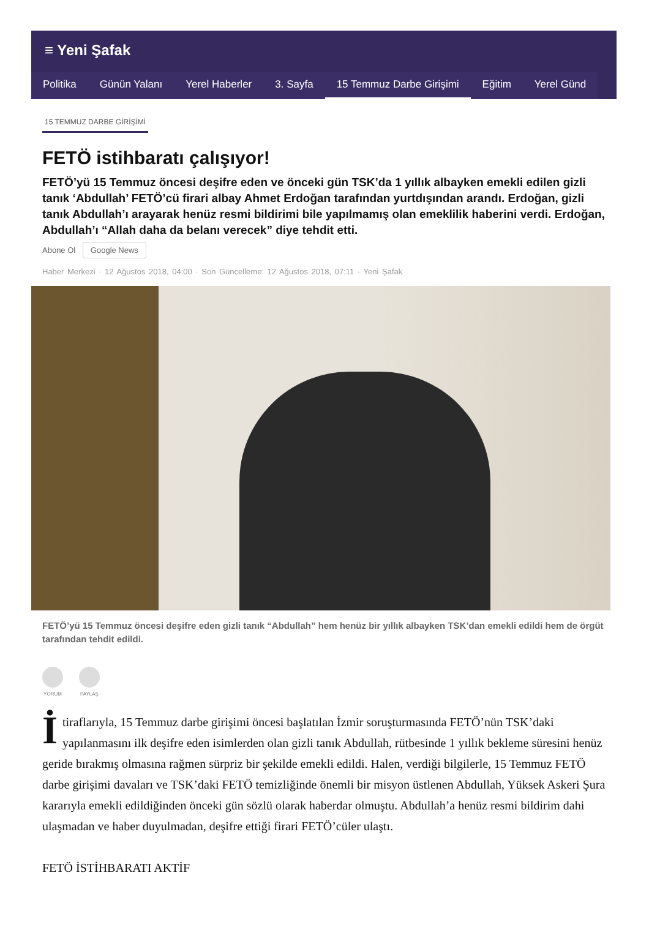≡ Yeni Şafak
Politika Günün Yalanı Yerel Haberler 3. Sayfa 15 Temmuz Darbe Girişimi Eğitim Yerel Günd
15 TEMMUZ DARBE GİRİŞİMİ
FETÖ istihbaratı çalışıyor!
FETÖ’yü 15 Temmuz öncesi deşifre eden ve önceki gün TSK’da 1 yıllık albayken emekli edilen gizli tanık ‘Abdullah’ FETÖ’cü firari albay Ahmet Erdoğan tarafından yurtdışından arandı. Erdoğan, gizli tanık Abdullah’ı arayarak henüz resmi bildirimi bile yapılmamış olan emeklilik haberini verdi. Erdoğan, Abdullah’ı “Allah daha da belanı verecek” diye tehdit etti.
Abone Ol Google News
Haber Merkezi · 12 Ağustos 2018, 04:00 · Son Güncelleme: 12 Ağustos 2018, 07:11 · Yeni Şafak
FETÖ’yü 15 Temmuz öncesi deşifre eden gizli tanık “Abdullah” hem henüz bir yıllık albayken TSK’dan emekli edildi hem de örgüt tarafından tehdit edildi.
YORUM PAYLAŞ
İtiraflarıyla, 15 Temmuz darbe girişimi öncesi başlatılan İzmir soruşturmasında FETÖ’nün TSK’daki yapılanmasını ilk deşifre eden isimlerden olan gizli tanık Abdullah, rütbesinde 1 yıllık bekleme süresini henüz geride bırakmış olmasına rağmen sürpriz bir şekilde emekli edildi. Halen, verdiği bilgilerle, 15 Temmuz FETÖ darbe girişimi davaları ve TSK’daki FETÖ temizliğinde önemli bir misyon üstlenen Abdullah, Yüksek Askeri Şura kararıyla emekli edildiğinden önceki gün sözlü olarak haberdar olmuştu. Abdullah’a henüz resmi bildirim dahi ulaşmadan ve haber duyulmadan, deşifre ettiği firari FETÖ’cüler ulaştı.
FETÖ İSTİHBARATI AKTİF